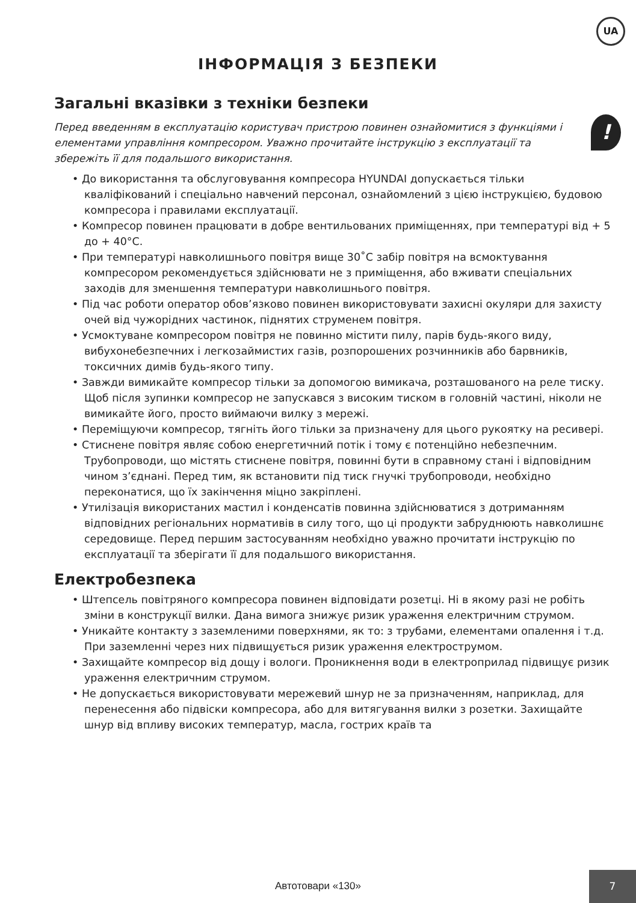UA
ІНФОРМАЦІЯ З БЕЗПЕКИ
Загальні вказівки з техніки безпеки
Перед введенням в експлуатацію користувач пристрою повинен ознайомитися з функціями і елементами управління компресором. Уважно прочитайте інструкцію з експлуатації та збережіть її для подальшого використання.!
• До використання та обслуговування компресора HYUNDAI допускається тільки кваліфікований і спеціально навчений персонал, ознайомлений з цією інструкцією, будовою компресора і правилами експлуатації.
• Компресор повинен працювати в добре вентильованих приміщеннях, при температурі від + 5 до + 40°C.
• При температурі навколишнього повітря вище 30˚C забір повітря на всмоктування компресором рекомендується здійснювати не з приміщення, або вживати спеціальних заходів для зменшення температури навколишнього повітря.
• Під час роботи оператор обов’язково повинен використовувати захисні окуляри для захисту очей від чужорідних частинок, піднятих струменем повітря.
• Усмоктуване компресором повітря не повинно містити пилу, парів будь-якого виду, вибухонебезпечних і легкозаймистих газів, розпорошених розчинників або барвників, токсичних димів будь-якого типу.
• Завжди вимикайте компресор тільки за допомогою вимикача, розташованого на реле тиску. Щоб після зупинки компресор не запускався з високим тиском в головній частині, ніколи не вимикайте його, просто виймаючи вилку з мережі.
• Переміщуючи компресор, тягніть його тільки за призначену для цього рукоятку на ресивері.
• Стиснене повітря являє собою енергетичний потік і тому є потенційно небезпечним. Трубопроводи, що містять стиснене повітря, повинні бути в справному стані і відповідним чином з’єднані. Перед тим, як встановити під тиск гнучкі трубопроводи, необхідно переконатися, що їх закінчення міцно закріплені.
• Утилізація використаних мастил і конденсатів повинна здійснюватися з дотриманням відповідних регіональних нормативів в силу того, що ці продукти забруднюють навколишнє середовище. Перед першим застосуванням необхідно уважно прочитати інструкцію по експлуатації та зберігати її для подальшого використання.
Електробезпека
• Штепсель повітряного компресора повинен відповідати розетці. Ні в якому разі не робіть зміни в конструкції вилки. Дана вимога знижує ризик ураження електричним струмом.
• Уникайте контакту з заземленими поверхнями, як то: з трубами, елементами опалення і т.д. При заземленні через них підвищується ризик ураження електрострумом.
• Захищайте компресор від дощу і вологи. Проникнення води в електроприлад підвищує ризик ураження електричним струмом.
• Не допускається використовувати мережевий шнур не за призначенням, наприклад, для перенесення або підвіски компресора, або для витягування вилки з розетки. Захищайте шнур від впливу високих температур, масла, гострих країв та
Автотовари «130»
7